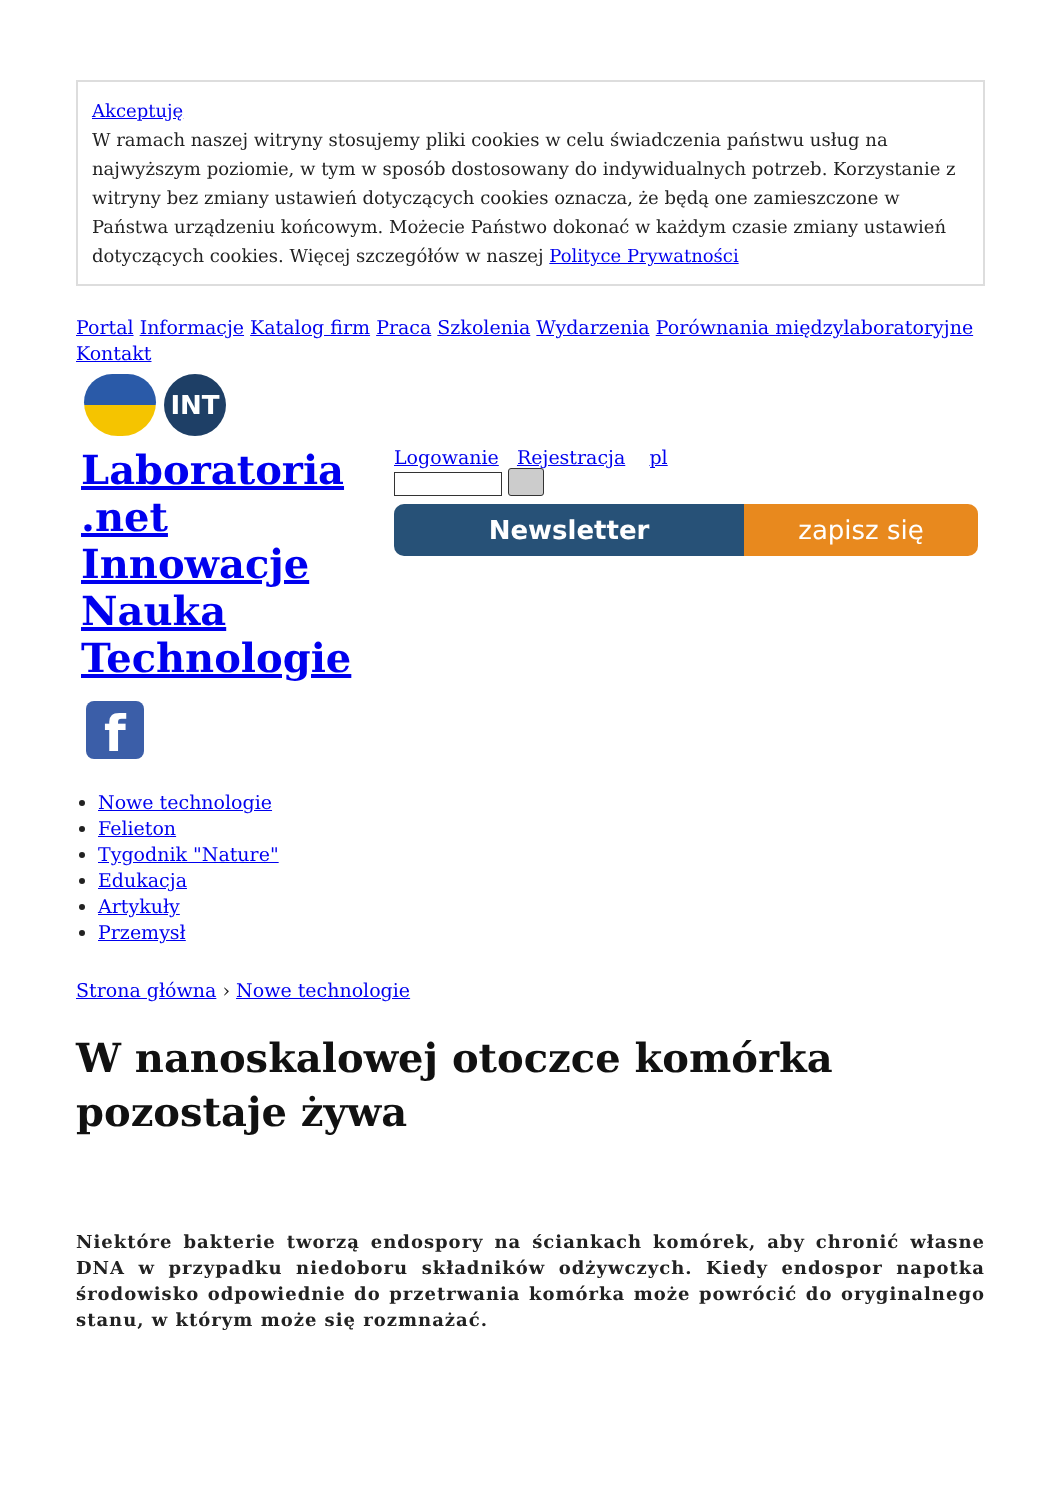Akceptuję
W ramach naszej witryny stosujemy pliki cookies w celu świadczenia państwu usług na najwyższym poziomie, w tym w sposób dostosowany do indywidualnych potrzeb. Korzystanie z witryny bez zmiany ustawień dotyczących cookies oznacza, że będą one zamieszczone w Państwa urządzeniu końcowym. Możecie Państwo dokonać w każdym czasie zmiany ustawień dotyczących cookies. Więcej szczegółów w naszej Polityce Prywatności
Portal Informacje Katalog firm Praca Szkolenia Wydarzenia Porównania międzylaboratoryjne Kontakt
INT
Laboratoria .net Innowacje Nauka Technologie
Logowanie Rejestracja pl
Newsletter zapisz się
f
Nowe technologie
Felieton
Tygodnik "Nature"
Edukacja
Artykuły
Przemysł
Strona główna › Nowe technologie
W nanoskalowej otoczce komórka pozostaje żywa
Niektóre bakterie tworzą endospory na ściankach komórek, aby chronić własne DNA w przypadku niedoboru składników odżywczych. Kiedy endospor napotka środowisko odpowiednie do przetrwania komórka może powrócić do oryginalnego stanu, w którym może się rozmnażać.